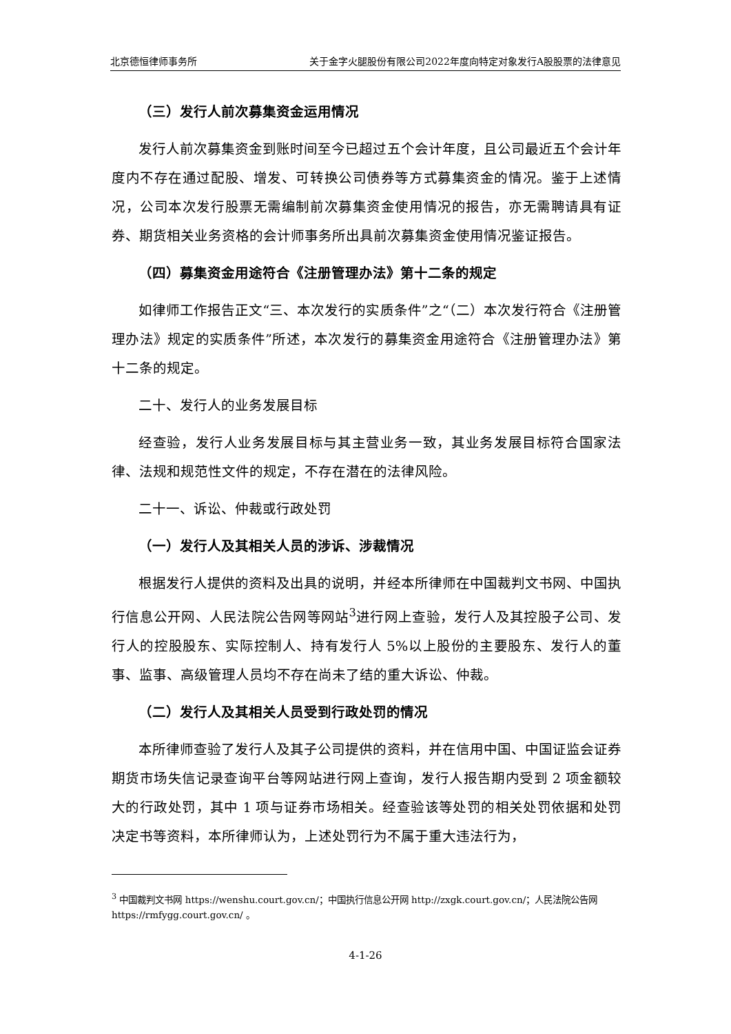北京德恒律师事务所 关于金字火腿股份有限公司2022年度向特定对象发行A股股票的法律意见
（三）发行人前次募集资金运用情况
发行人前次募集资金到账时间至今已超过五个会计年度，且公司最近五个会计年度内不存在通过配股、增发、可转换公司债券等方式募集资金的情况。鉴于上述情况，公司本次发行股票无需编制前次募集资金使用情况的报告，亦无需聘请具有证券、期货相关业务资格的会计师事务所出具前次募集资金使用情况鉴证报告。
（四）募集资金用途符合《注册管理办法》第十二条的规定
如律师工作报告正文“三、本次发行的实质条件”之“（二）本次发行符合《注册管理办法》规定的实质条件”所述，本次发行的募集资金用途符合《注册管理办法》第十二条的规定。
二十、发行人的业务发展目标
经查验，发行人业务发展目标与其主营业务一致，其业务发展目标符合国家法律、法规和规范性文件的规定，不存在潜在的法律风险。
二十一、诉讼、仲裁或行政处罚
（一）发行人及其相关人员的涉诉、涉裁情况
根据发行人提供的资料及出具的说明，并经本所律师在中国裁判文书网、中国执行信息公开网、人民法院公告网等网站<sup>3</sup>进行网上查验，发行人及其控股子公司、发行人的控股股东、实际控制人、持有发行人 5%以上股份的主要股东、发行人的董事、监事、高级管理人员均不存在尚未了结的重大诉讼、仲裁。
（二）发行人及其相关人员受到行政处罚的情况
本所律师查验了发行人及其子公司提供的资料，并在信用中国、中国证监会证券期货市场失信记录查询平台等网站进行网上查询，发行人报告期内受到 2 项金额较大的行政处罚，其中 1 项与证券市场相关。经查验该等处罚的相关处罚依据和处罚决定书等资料，本所律师认为，上述处罚行为不属于重大违法行为，
<sup>3</sup> 中国裁判文书网 https://wenshu.court.gov.cn/；中国执行信息公开网 http://zxgk.court.gov.cn/；人民法院公告网 https://rmfygg.court.gov.cn/ 。
4-1-26